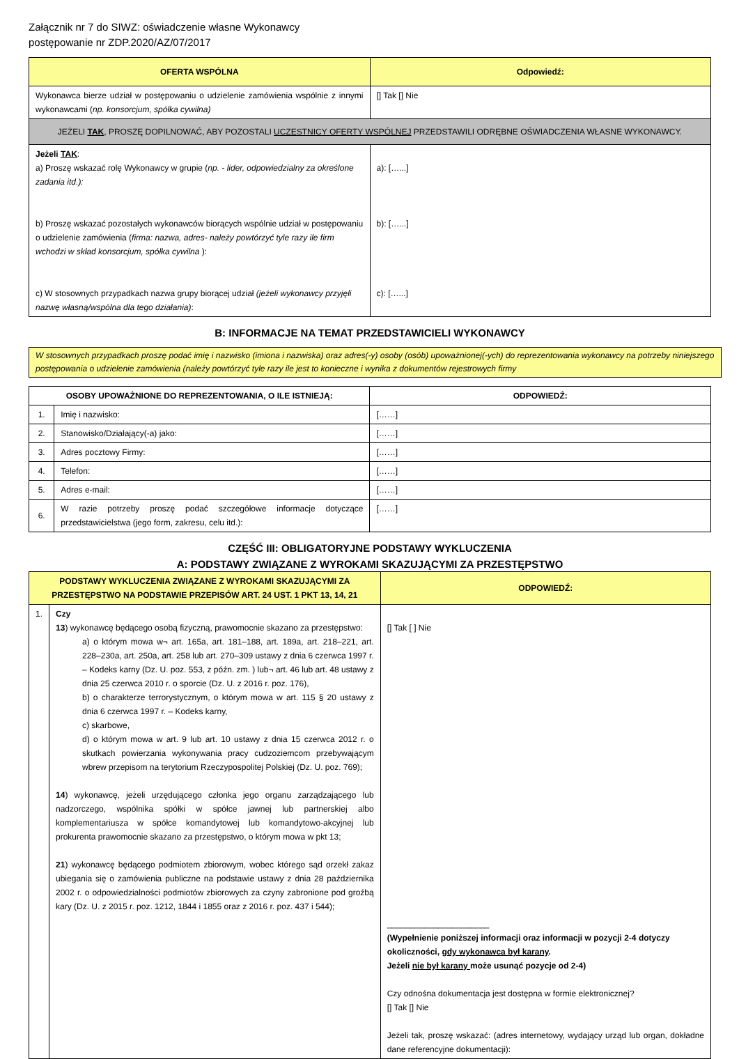Załącznik nr 7 do SIWZ: oświadczenie własne Wykonawcy
postępowanie nr ZDP.2020/AZ/07/2017
| OFERTA WSPÓLNA | Odpowiedź: |
| --- | --- |
| Wykonawca bierze udział w postępowaniu o udzielenie zamówienia wspólnie z innymi wykonawcami ( np. konsorcjum, spółka cywilna) | [] Tak [] Nie |
| JEŻELI TAK , PROSZĘ DOPILNOWAĆ, ABY POZOSTALI UCZESTNICY OFERTY WSPÓLNEJ PRZEDSTAWILI ODRĘBNE OŚWIADCZENIA WŁASNE WYKONAWCY. | |
| Jeżeli TAK : a) Proszę wskazać rolę Wykonawcy w grupie ( np. - lider, odpowiedzialny za określone zadania itd.): b) Proszę wskazać pozostałych wykonawców biorących wspólnie udział w postępowaniu o udzielenie zamówienia ( firma: nazwa, adres- należy powtórzyć tyle razy ile firm wchodzi w skład konsorcjum, spółka cywilna ): c) W stosownych przypadkach nazwa grupy biorącej udział (jeżeli wykonawcy przyjęli nazwę własną/wspólna dla tego działania) : | a): […...] b): […...] c): […...] |
B: INFORMACJE NA TEMAT PRZEDSTAWICIELI WYKONAWCY
W stosownych przypadkach proszę podać imię i nazwisko (imiona i nazwiska) oraz adres(-y) osoby (osób) upoważnionej(-ych) do reprezentowania wykonawcy na potrzeby niniejszego postępowania o udzielenie zamówienia (należy powtórzyć tyle razy ile jest to konieczne i wynika z dokumentów rejestrowych firmy
| OSOBY UPOWAŻNIONE DO REPREZENTOWANIA, O ILE ISTNIEJĄ: | | ODPOWIEDŹ: |
| --- | --- | --- |
| 1. | Imię i nazwisko: | [……] |
| 2. | Stanowisko/Działający(-a) jako: | [……] |
| 3. | Adres pocztowy Firmy: | [……] |
| 4. | Telefon: | [……] |
| 5. | Adres e-mail: | [……] |
| 6. | W razie potrzeby proszę podać szczegółowe informacje dotyczące przedstawicielstwa (jego form, zakresu, celu itd.): | [……] |
CZĘŚĆ III: OBLIGATORYJNE PODSTAWY WYKLUCZENIA
A: PODSTAWY ZWIĄZANE Z WYROKAMI SKAZUJĄCYMI ZA PRZESTĘPSTWO
| PODSTAWY WYKLUCZENIA ZWIĄZANE Z WYROKAMI SKAZUJĄCYMI ZA PRZESTĘPSTWO NA PODSTAWIE PRZEPISÓW ART. 24 UST. 1 PKT 13, 14, 21 | | ODPOWIEDŹ: |
| --- | --- | --- |
| 1. | Czy 13 ) wykonawcę będącego osobą fizyczną, prawomocnie skazano za przestępstwo: a) o którym mowa w¬ art. 165a, art. 181–188, art. 189a, art. 218–221, art. 228–230a, art. 250a, art. 258 lub art. 270–309 ustawy z dnia 6 czerwca 1997 r. – Kodeks karny (Dz. U. poz. 553, z późn. zm. ) lub¬ art. 46 lub art. 48 ustawy z dnia 25 czerwca 2010 r. o sporcie (Dz. U. z 2016 r. poz. 176), b) o charakterze terrorystycznym, o którym mowa w art. 115 § 20 ustawy z dnia 6 czerwca 1997 r. – Kodeks karny, c) skarbowe, d) o którym mowa w art. 9 lub art. 10 ustawy z dnia 15 czerwca 2012 r. o skutkach powierzania wykonywania pracy cudzoziemcom przebywającym wbrew przepisom na terytorium Rzeczypospolitej Polskiej (Dz. U. poz. 769); 14 ) wykonawcę, jeżeli urzędującego członka jego organu zarządzającego lub nadzorczego, wspólnika spółki w spółce jawnej lub partnerskiej albo komplementariusza w spółce komandytowej lub komandytowo-akcyjnej lub prokurenta prawomocnie skazano za przestępstwo, o którym mowa w pkt 13; 21 ) wykonawcę będącego podmiotem zbiorowym, wobec którego sąd orzekł zakaz ubiegania się o zamówienia publiczne na podstawie ustawy z dnia 28 października 2002 r. o odpowiedzialności podmiotów zbiorowych za czyny zabronione pod groźbą kary (Dz. U. z 2015 r. poz. 1212, 1844 i 1855 oraz z 2016 r. poz. 437 i 544); | [] Tak [ ] Nie ______________________ (Wypełnienie poniższej informacji oraz informacji w pozycji 2-4 dotyczy okoliczności, gdy wykonawca był karany . Jeżeli nie był karany może usunąć pozycje od 2-4) Czy odnośna dokumentacja jest dostępna w formie elektronicznej? [] Tak [] Nie Jeżeli tak, proszę wskazać: (adres internetowy, wydający urząd lub organ, dokładne dane referencyjne dokumentacji): |